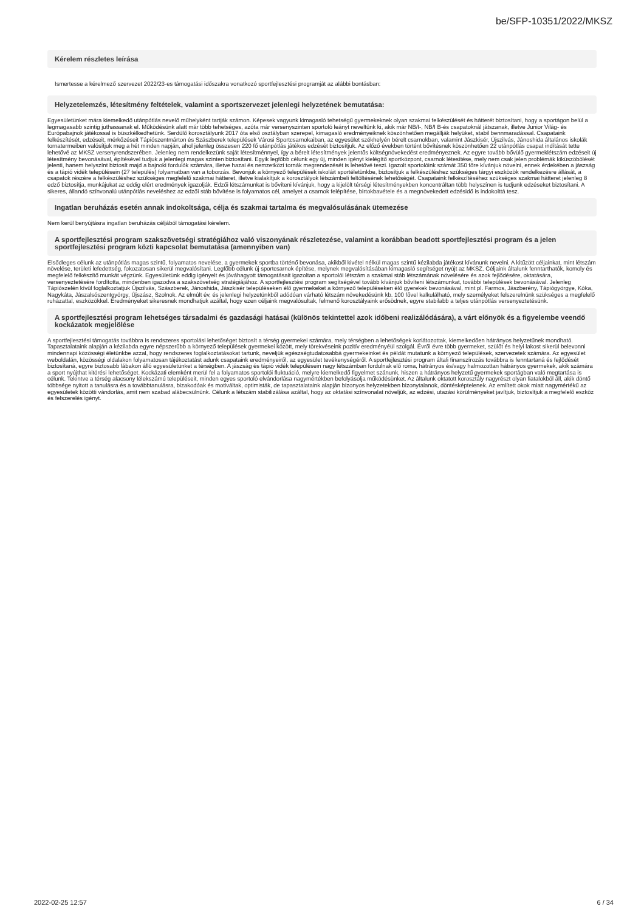be/SFP-10351/2022/MKSZ
Kérelem részletes leírása
Ismertesse a kérelmező szervezet 2022/23-es támogatási időszakra vonatkozó sportfejlesztési programját az alábbi bontásban:
Helyzetelemzés, létesítmény feltételek, valamint a sportszervezet jelenlegi helyzetének bemutatása:
Egyesületünket mára kiemelkedő utánpótlás nevelő műhelyként tartják számon. Képesek vagyunk kimagasló tehetségű gyermekeknek olyan szakmai felkészülését és hátterét biztosítani, hogy a sportágon belül a legmagasabb szintig juthassanak el. Működésünk alatt már több tehetséges, azóta már versenyszinten sportoló leányt neveltünk ki, akik már NB/I-, NB/I B-és csapatoknál játszanak, illetve Junior Világ- és Európabajnok játékossal is büszkélkedhetünk. Serdülő korosztályunk 2017 óta első osztályban szerepel, kimagasló eredményeiknek köszönhetően megállják helyüket, stabil bennmaradással. Csapataink felkészítését, edzéseit, mérkőzéseit Tápiószentmárton és Szászberek települések Városi Sportcsarnokaiban, az egyesület székhelyén bérelt csarnokban, valamint Jászkisér, Újszilvás, Jánoshida általános iskolák tornatermeiben valósítjuk meg a hét minden napján, ahol jelenleg összesen 220 fő utánpótlás játékos edzését biztosítjuk. Az előző években történt bővítésnek köszönhetően 22 utánpótlás csapat indítását tette lehetővé az MKSZ versenyrendszerében. Jelenleg nem rendelkezünk saját létesítménnyel, így a bérelt létesítmények jelentős költségnövekedést eredményeznek. Az egyre tovább bővülő gyermeklétszám edzéseit új létesítmény bevonásával, építésével tudjuk a jelenlegi magas szinten biztosítani. Egyik legfőbb célunk egy új, minden igényt kielégítő sportközpont, csarnok létesítése, mely nem csak jelen problémák kiküszöbölését jelenti, hanem helyszínt biztosít majd a bajnoki fordulók számára, illetve hazai és nemzetközi tornák megrendezését is lehetővé teszi. Igazolt sportolóink számát 350 főre kívánjuk növelni, ennek érdekében a jászság és a tápió vidék településein (27 település) folyamatban van a toborzás. Bevonjuk a környező települések iskoláit sportéletünkbe, biztosítjuk a felkészüléshez szükséges tárgyi eszközök rendelkezésre állását, a csapatok részére a felkészüléshez szükséges megfelelő szakmai hátteret, illetve kialakítjuk a korosztályok létszámbeli feltöltésének lehetőségét. Csapataink felkészítéséhez szükséges szakmai hátteret jelenleg 8 edző biztosítja, munkájukat az eddig elért eredmények igazolják. Edzői létszámunkat is bővíteni kívánjuk, hogy a kijelölt térségi létesítményekben koncentráltan több helyszínen is tudjunk edzéseket biztosítani. A sikeres, állandó színvonalú utánpótlás neveléshez az edzői stáb bővítése is folyamatos cél, amelyet a csarnok felépítése, birtokbavétele és a megnövekedett edzésidő is indokolttá tesz.
Ingatlan beruházás esetén annak indokoltsága, célja és szakmai tartalma és megvalósulásának ütemezése
Nem kerül benyújtásra ingatlan beruházás céljából támogatási kérelem.
A sportfejlesztési program szakszövetségi stratégiához való viszonyának részletezése, valamint a korábban beadott sportfejlesztési program és a jelen sportfejlesztési program közti kapcsolat bemutatása (amennyiben van)
Elsődleges célunk az utánpótlás magas szintű, folyamatos nevelése, a gyermekek sportba történő bevonása, akikből kivétel nélkül magas szintű kézilabda játékost kívánunk nevelni. A kitűzött céljainkat, mint létszám növelése, területi lefedettség, fokozatosan sikerül megvalósítani. Legfőbb célunk új sportcsarnok építése, melynek megvalósításában kimagasló segítséget nyújt az MKSZ. Céljaink általunk fenntarthatók, komoly és megfelelő felkészítő munkát végzünk. Egyesületünk eddig igényelt és jóváhagyott támogatásait igazoltan a sportolói létszám a szakmai stáb létszámának növelésére és azok fejlődésére, oktatására, versenyeztetésére fordította, mindenben igazodva a szakszövetség stratégiájához. A sportfejlesztési program segítségével tovább kívánjuk bővíteni létszámunkat, további települések bevonásával. Jelenleg Tápiószelén kívül foglalkoztatjuk Újszilvás, Szászberek, Jánoshida, Jászkisér településeken élő gyermekeket a környező településeken élő gyerekek bevonásával, mint pl. Farmos, Jászberény, Tápiógyörgye, Kóka, Nagykáta, Jászalsószentgyörgy, Újszász, Szolnok. Az elmúlt év, és jelenlegi helyzetünkből adódóan várható létszám növekedésünk kb. 100 fővel kalkulálható, mely személyeket felszerelnünk szükséges a megfelelő ruházattal, eszközökkel. Eredményeket sikeresnek mondhatjuk azáltal, hogy ezen céljaink megvalósultak, felmenő korosztályaink erősödnek, egyre stabilabb a teljes utánpótlás versenyeztetésünk.
A sportfejlesztési program lehetséges társadalmi és gazdasági hatásai (különös tekintettel azok időbeni realizálódására), a várt előnyök és a figyelembe veendő kockázatok megjelölése
A sportfejlesztési támogatás továbbra is rendszeres sportolási lehetőséget biztosít a térség gyermekei számára, mely térségben a lehetőségek korlátozottak, kiemelkedően hátrányos helyzetűnek mondható. Tapasztalataink alapján a kézilabda egyre népszerűbb a környező települések gyermekei között, mely törekvéseink pozitív eredményéül szolgál. Évről évre több gyermeket, szülőt és helyi lakost sikerül belevonni mindennapi közösségi életünkbe azzal, hogy rendszeres foglalkoztatásokat tartunk, neveljük egészségtudatosabbá gyermekeinket és példát mutatunk a környező települések, szervezetek számára. Az egyesület weboldalán, közösségi oldalakon folyamatosan tájékoztatást adunk csapataink eredményeiről, az egyesület tevékenységéről. A sportfejlesztési program általi finanszírozás továbbra is fenntartaná és fejlődését biztosítaná, egyre biztosabb lábakon álló egyesületünket a térségben. A jászság és tápió vidék településein nagy létszámban fordulnak elő roma, hátrányos és/vagy halmozottan hátrányos gyermekek, akik számára a sport nyújthat kitörési lehetőséget. Kockázati elemként merül fel a folyamatos sportolói fluktuáció, melyre kiemelkedő figyelmet szánunk, hiszen a hátrányos helyzetű gyermekek sportágban való megtartása is célunk. Tekintve a térség alacsony lélekszámú településeit, minden egyes sportoló elvándorlása nagymértékben befolyásolja működésünket. Az általunk oktatott korosztály nagyrészt olyan fiatalokból áll, akik döntő többsége nyitott a tanulásra és a továbbtanulásra, bizakodóak és motiváltak, optimisták, de tapasztalataink alapján bizonyos helyzetekben bizonytalanok, döntésképtelenek. Az említett okok miatt nagymértékű az egyesületek közötti vándorlás, amit nem szabad alábecsülnünk. Célunk a létszám stabilizálása azáltal, hogy az oktatási színvonalat növeljük, az edzési, utazási körülményeket javítjuk, biztosítjuk a megfelelő eszköz és felszerelés igényt.
2022-02-25 12:57 6 / 34